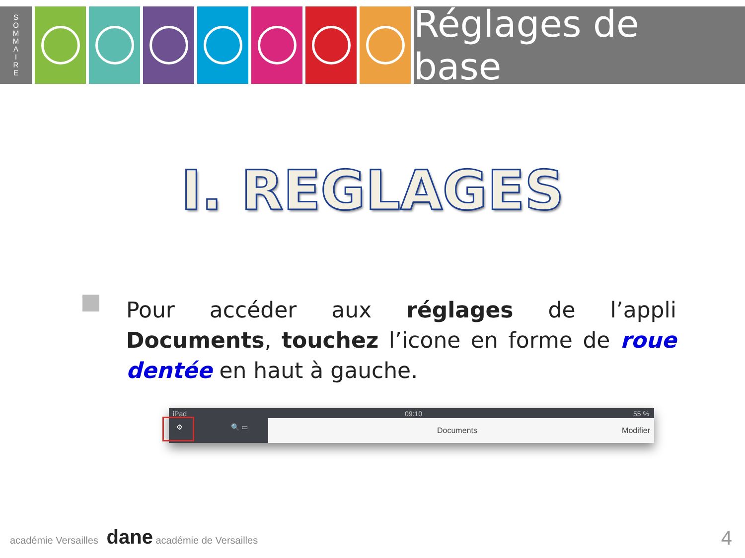S
O
M
M
A
I
R
E
Réglages de base
I. REGLAGES
Pour accéder aux réglages de l’appli Documents, touchez l’icone en forme de roue dentée en haut à gauche.
iPad 09:10 55 %
⚙ 🔍 ▭ Documents Modifier
académie Versailles dane académie de Versailles
4